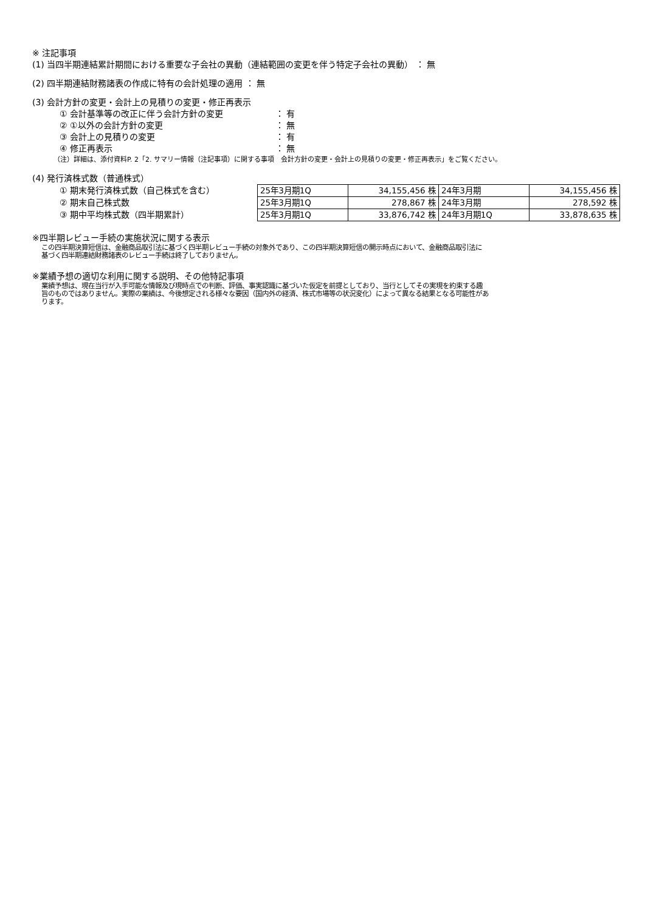※ 注記事項
(1) 当四半期連結累計期間における重要な子会社の異動（連結範囲の変更を伴う特定子会社の異動） ： 無
(2) 四半期連結財務諸表の作成に特有の会計処理の適用 ： 無
(3) 会計方針の変更・会計上の見積りの変更・修正再表示
① 会計基準等の改正に伴う会計方針の変更 ： 有
② ①以外の会計方針の変更 ： 無
③ 会計上の見積りの変更 ： 有
④ 修正再表示 ： 無
（注）詳細は、添付資料P. 2「2. サマリー情報（注記事項）に関する事項　会計方針の変更・会計上の見積りの変更・修正再表示」をご覧ください。
(4) 発行済株式数（普通株式）
① 期末発行済株式数（自己株式を含む）
② 期末自己株式数
③ 期中平均株式数（四半期累計）
| 25年3月期1Q | 34,155,456 株 | 24年3月期 | 34,155,456 株 |
| 25年3月期1Q | 278,867 株 | 24年3月期 | 278,592 株 |
| 25年3月期1Q | 33,876,742 株 | 24年3月期1Q | 33,878,635 株 |
※四半期レビュー手続の実施状況に関する表示
この四半期決算短信は、金融商品取引法に基づく四半期レビュー手続の対象外であり、この四半期決算短信の開示時点において、金融商品取引法に
基づく四半期連結財務諸表のレビュー手続は終了しておりません。
※業績予想の適切な利用に関する説明、その他特記事項
業績予想は、現在当行が入手可能な情報及び現時点での判断、評価、事実認識に基づいた仮定を前提としており、当行としてその実現を約束する趣
旨のものではありません。実際の業績は、今後想定される様々な要因（国内外の経済、株式市場等の状況変化）によって異なる結果となる可能性があ
ります。